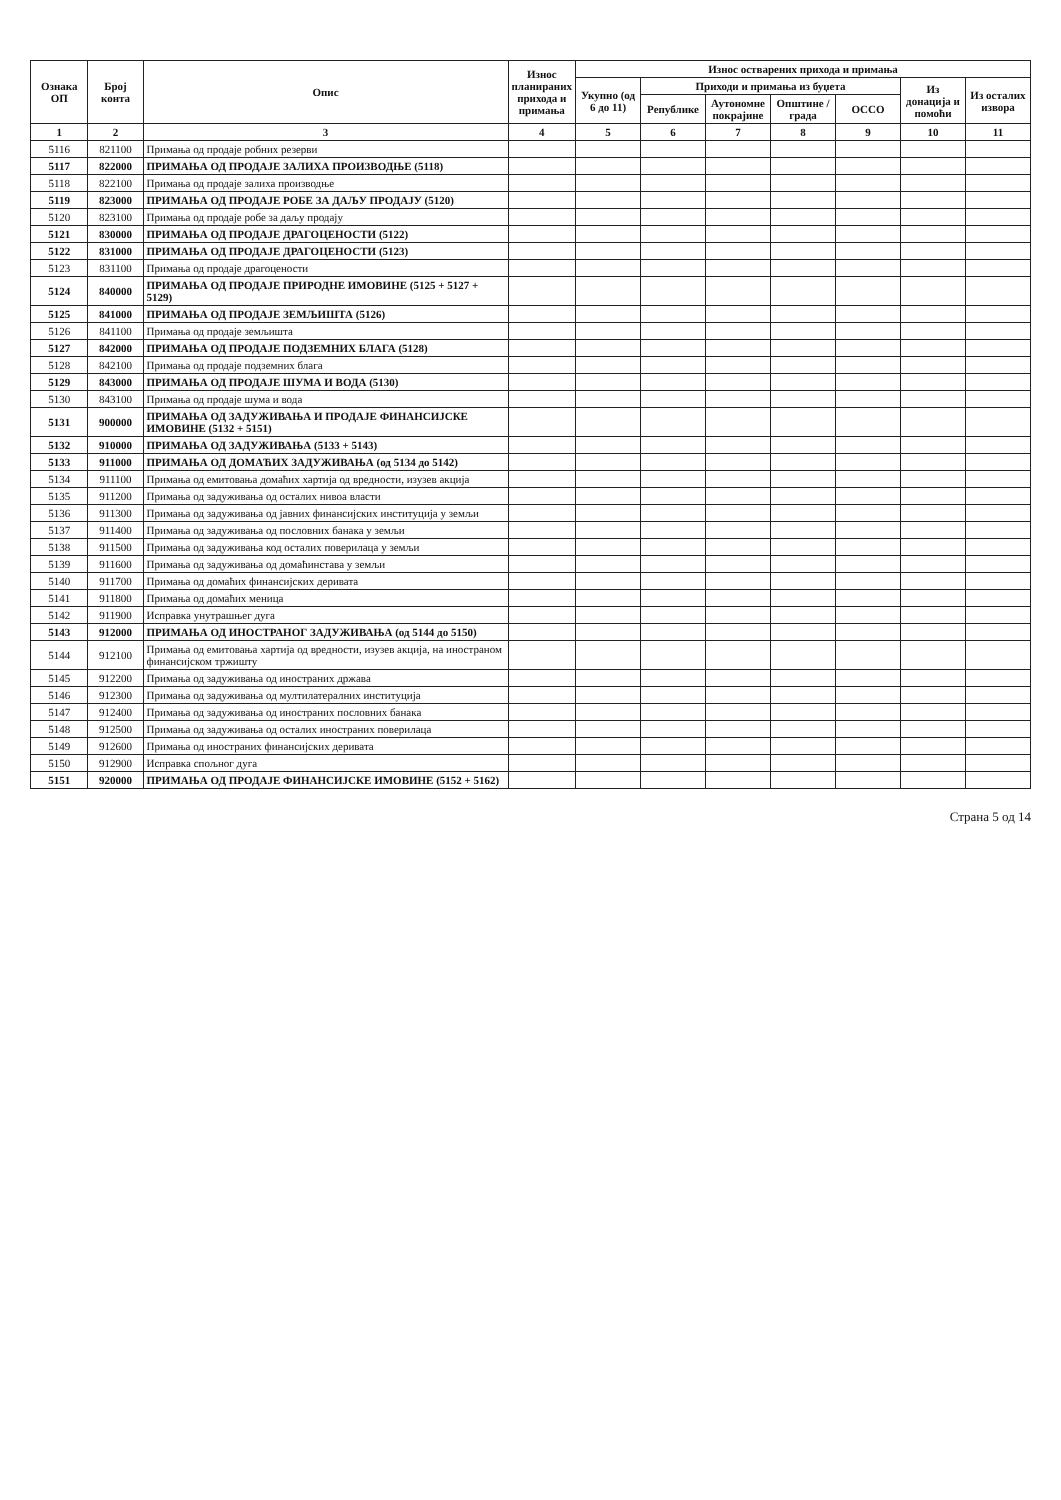| Ознака ОП | Број конта | Опис | Износ планираних прихода и примања | Износ остварених прихода и примања | | | | | | |
| --- | --- | --- | --- | --- | --- | --- | --- | --- | --- | --- |
| | | | | Укупно (од 6 до 11) | Приходи и примања из буџета | | | | Из донација и помоћи | Из осталих извора |
| | | | | | Републике | Аутономне покрајине | Општине / града | ОССО | | |
| 1 | 2 | 3 | 4 | 5 | 6 | 7 | 8 | 9 | 10 | 11 |
| 5116 | 821100 | Примања од продаје робних резерви | | | | | | | | |
| 5117 | 822000 | ПРИМАЊА ОД ПРОДАЈЕ ЗАЛИХА ПРОИЗВОДЊЕ (5118) | | | | | | | | |
| 5118 | 822100 | Примања од продаје залиха производње | | | | | | | | |
| 5119 | 823000 | ПРИМАЊА ОД ПРОДАЈЕ РОБЕ ЗА ДАЉУ ПРОДАЈУ (5120) | | | | | | | | |
| 5120 | 823100 | Примања од продаје робе за даљу продају | | | | | | | | |
| 5121 | 830000 | ПРИМАЊА ОД ПРОДАЈЕ ДРАГОЦЕНОСТИ (5122) | | | | | | | | |
| 5122 | 831000 | ПРИМАЊА ОД ПРОДАЈЕ ДРАГОЦЕНОСТИ (5123) | | | | | | | | |
| 5123 | 831100 | Примања од продаје драгоцености | | | | | | | | |
| 5124 | 840000 | ПРИМАЊА ОД ПРОДАЈЕ ПРИРОДНЕ ИМОВИНЕ (5125 + 5127 + 5129) | | | | | | | | |
| 5125 | 841000 | ПРИМАЊА ОД ПРОДАЈЕ ЗЕМЉИШТА (5126) | | | | | | | | |
| 5126 | 841100 | Примања од продаје земљишта | | | | | | | | |
| 5127 | 842000 | ПРИМАЊА ОД ПРОДАЈЕ ПОДЗЕМНИХ БЛАГА (5128) | | | | | | | | |
| 5128 | 842100 | Примања од продаје подземних блага | | | | | | | | |
| 5129 | 843000 | ПРИМАЊА ОД ПРОДАЈЕ ШУМА И ВОДА (5130) | | | | | | | | |
| 5130 | 843100 | Примања од продаје шума и вода | | | | | | | | |
| 5131 | 900000 | ПРИМАЊА ОД ЗАДУЖИВАЊА И ПРОДАЈЕ ФИНАНСИЈСКЕ ИМОВИНЕ (5132 + 5151) | | | | | | | | |
| 5132 | 910000 | ПРИМАЊА ОД ЗАДУЖИВАЊА (5133 + 5143) | | | | | | | | |
| 5133 | 911000 | ПРИМАЊА ОД ДОМАЋИХ ЗАДУЖИВАЊА (од 5134 до 5142) | | | | | | | | |
| 5134 | 911100 | Примања од емитовања домаћих хартија од вредности, изузев акција | | | | | | | | |
| 5135 | 911200 | Примања од задуживања од осталих нивоа власти | | | | | | | | |
| 5136 | 911300 | Примања од задуживања од јавних финансијских институција у земљи | | | | | | | | |
| 5137 | 911400 | Примања од задуживања од пословних банака у земљи | | | | | | | | |
| 5138 | 911500 | Примања од задуживања код осталих поверилаца у земљи | | | | | | | | |
| 5139 | 911600 | Примања од задуживања од домаћинстава у земљи | | | | | | | | |
| 5140 | 911700 | Примања од домаћих финансијских деривата | | | | | | | | |
| 5141 | 911800 | Примања од домаћих меница | | | | | | | | |
| 5142 | 911900 | Исправка унутрашњег дуга | | | | | | | | |
| 5143 | 912000 | ПРИМАЊА ОД ИНОСТРАНОГ ЗАДУЖИВАЊА (од 5144 до 5150) | | | | | | | | |
| 5144 | 912100 | Примања од емитовања хартија од вредности, изузев акција, на иностраном финансијском тржишту | | | | | | | | |
| 5145 | 912200 | Примања од задуживања од иностраних држава | | | | | | | | |
| 5146 | 912300 | Примања од задуживања од мултилатералних институција | | | | | | | | |
| 5147 | 912400 | Примања од задуживања од иностраних пословних банака | | | | | | | | |
| 5148 | 912500 | Примања од задуживања од осталих иностраних поверилаца | | | | | | | | |
| 5149 | 912600 | Примања од иностраних финансијских деривата | | | | | | | | |
| 5150 | 912900 | Исправка спољног дуга | | | | | | | | |
| 5151 | 920000 | ПРИМАЊА ОД ПРОДАЈЕ ФИНАНСИЈСКЕ ИМОВИНЕ (5152 + 5162) | | | | | | | | |
Страна 5 од 14